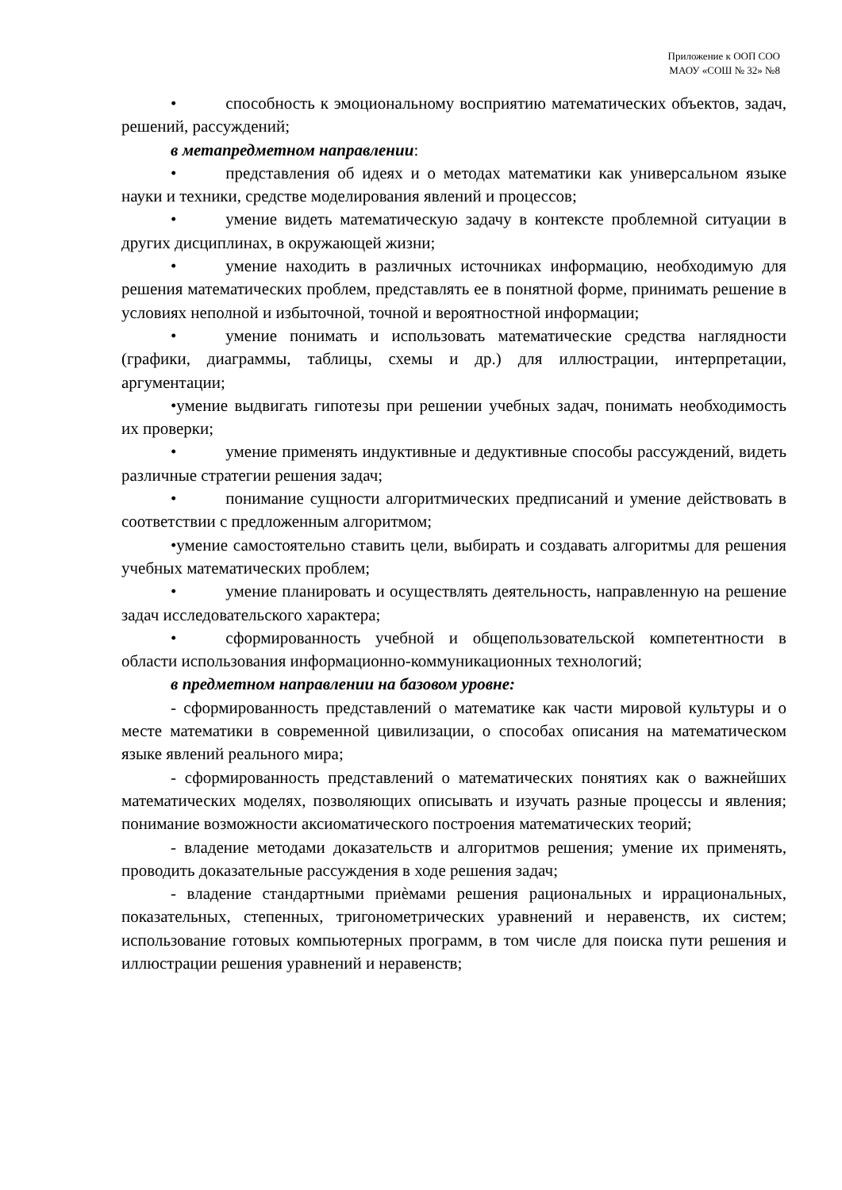Приложение к ООП СОО
МАОУ «СОШ № 32» №8
• способность к эмоциональному восприятию математических объектов, задач, решений, рассуждений;
в метапредметном направлении:
• представления об идеях и о методах математики как универсальном языке науки и техники, средстве моделирования явлений и процессов;
• умение видеть математическую задачу в контексте проблемной ситуации в других дисциплинах, в окружающей жизни;
• умение находить в различных источниках информацию, необходимую для решения математических проблем, представлять ее в понятной форме, принимать решение в условиях неполной и избыточной, точной и вероятностной информации;
• умение понимать и использовать математические средства наглядности (графики, диаграммы, таблицы, схемы и др.) для иллюстрации, интерпретации, аргументации;
•умение выдвигать гипотезы при решении учебных задач, понимать необходимость их проверки;
• умение применять индуктивные и дедуктивные способы рассуждений, видеть различные стратегии решения задач;
• понимание сущности алгоритмических предписаний и умение действовать в соответствии с предложенным алгоритмом;
•умение самостоятельно ставить цели, выбирать и создавать алгоритмы для решения учебных математических проблем;
• умение планировать и осуществлять деятельность, направленную на решение задач исследовательского характера;
• сформированность учебной и общепользовательской компетентности в области использования информационно-коммуникационных технологий;
в предметном направлении на базовом уровне:
- сформированность представлений о математике как части мировой культуры и о месте математики в современной цивилизации, о способах описания на математическом языке явлений реального мира;
- сформированность представлений о математических понятиях как о важнейших математических моделях, позволяющих описывать и изучать разные процессы и явления; понимание возможности аксиоматического построения математических теорий;
- владение методами доказательств и алгоритмов решения; умение их применять, проводить доказательные рассуждения в ходе решения задач;
- владение стандартными приѐмами решения рациональных и иррациональных, показательных, степенных, тригонометрических уравнений и неравенств, их систем; использование готовых компьютерных программ, в том числе для поиска пути решения и иллюстрации решения уравнений и неравенств;